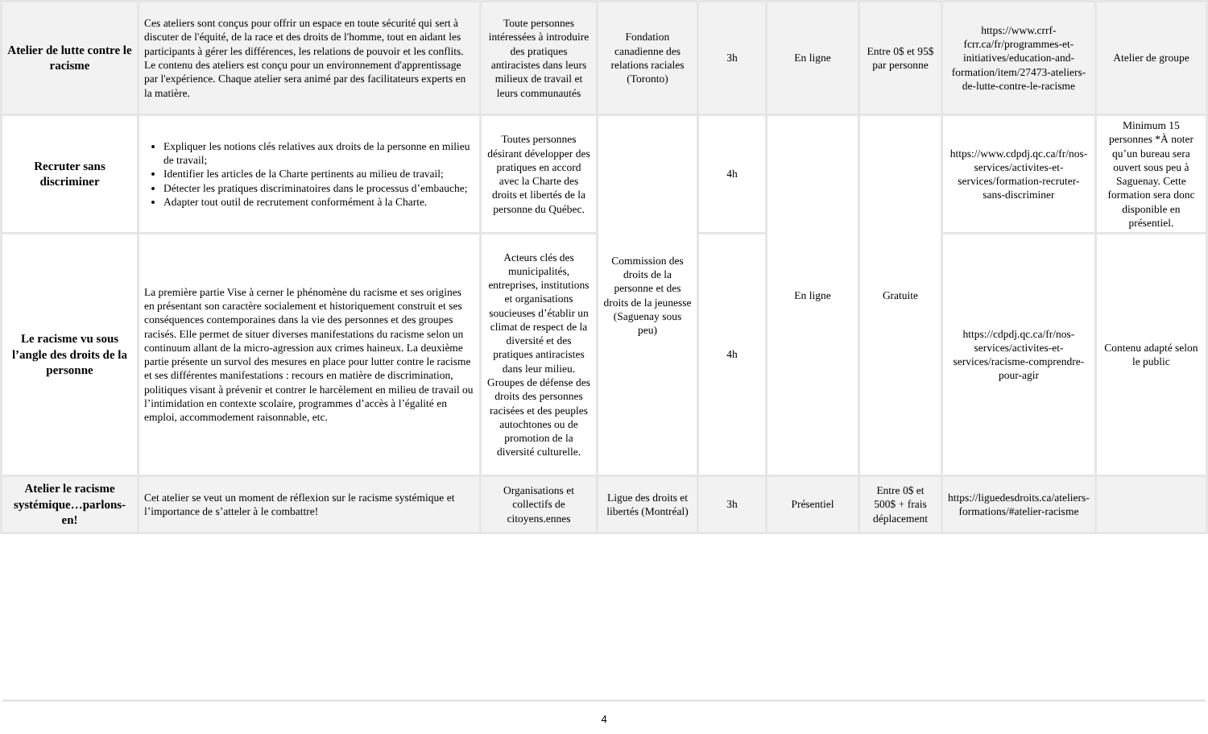| Atelier de lutte contre le racisme | Ces ateliers sont conçus pour offrir un espace en toute sécurité qui sert à discuter de l'équité, de la race et des droits de l'homme, tout en aidant les participants à gérer les différences, les relations de pouvoir et les conflits. Le contenu des ateliers est conçu pour un environnement d'apprentissage par l'expérience. Chaque atelier sera animé par des facilitateurs experts en la matière. | Toute personnes intéressées à introduire des pratiques antiracistes dans leurs milieux de travail et leurs communautés | Fondation canadienne des relations raciales (Toronto) | 3h | En ligne | Entre 0$ et 95$ par personne | https://www.crrf-fcrr.ca/fr/programmes-et-initiatives/education-and-formation/item/27473-ateliers-de-lutte-contre-le-racisme | Atelier de groupe |
| Recruter sans discriminer | Expliquer les notions clés relatives aux droits de la personne en milieu de travail; Identifier les articles de la Charte pertinents au milieu de travail; Détecter les pratiques discriminatoires dans le processus d’embauche; Adapter tout outil de recrutement conformément à la Charte. | Toutes personnes désirant développer des pratiques en accord avec la Charte des droits et libertés de la personne du Québec. | Commission des droits de la personne et des droits de la jeunesse (Saguenay sous peu) | 4h | En ligne | Gratuite | https://www.cdpdj.qc.ca/fr/nos-services/activites-et-services/formation-recruter-sans-discriminer | Minimum 15 personnes *À noter qu’un bureau sera ouvert sous peu à Saguenay. Cette formation sera donc disponible en présentiel. |
| Le racisme vu sous l’angle des droits de la personne | La première partie Vise à cerner le phénomène du racisme et ses origines en présentant son caractère socialement et historiquement construit et ses conséquences contemporaines dans la vie des personnes et des groupes racisés. Elle permet de situer diverses manifestations du racisme selon un continuum allant de la micro-agression aux crimes haineux. La deuxième partie présente un survol des mesures en place pour lutter contre le racisme et ses différentes manifestations : recours en matière de discrimination, politiques visant à prévenir et contrer le harcèlement en milieu de travail ou l’intimidation en contexte scolaire, programmes d’accès à l’égalité en emploi, accommodement raisonnable, etc. | Acteurs clés des municipalités, entreprises, institutions et organisations soucieuses d’établir un climat de respect de la diversité et des pratiques antiracistes dans leur milieu. Groupes de défense des droits des personnes racisées et des peuples autochtones ou de promotion de la diversité culturelle. | | 4h | | | https://cdpdj.qc.ca/fr/nos-services/activites-et-services/racisme-comprendre-pour-agir | Contenu adapté selon le public |
| Atelier le racisme systémique…parlons-en! | Cet atelier se veut un moment de réflexion sur le racisme systémique et l’importance de s’atteler à le combattre! | Organisations et collectifs de citoyens.ennes | Ligue des droits et libertés (Montréal) | 3h | Présentiel | Entre 0$ et 500$ + frais déplacement | https://liguedesdroits.ca/ateliers-formations/#atelier-racisme | |
4